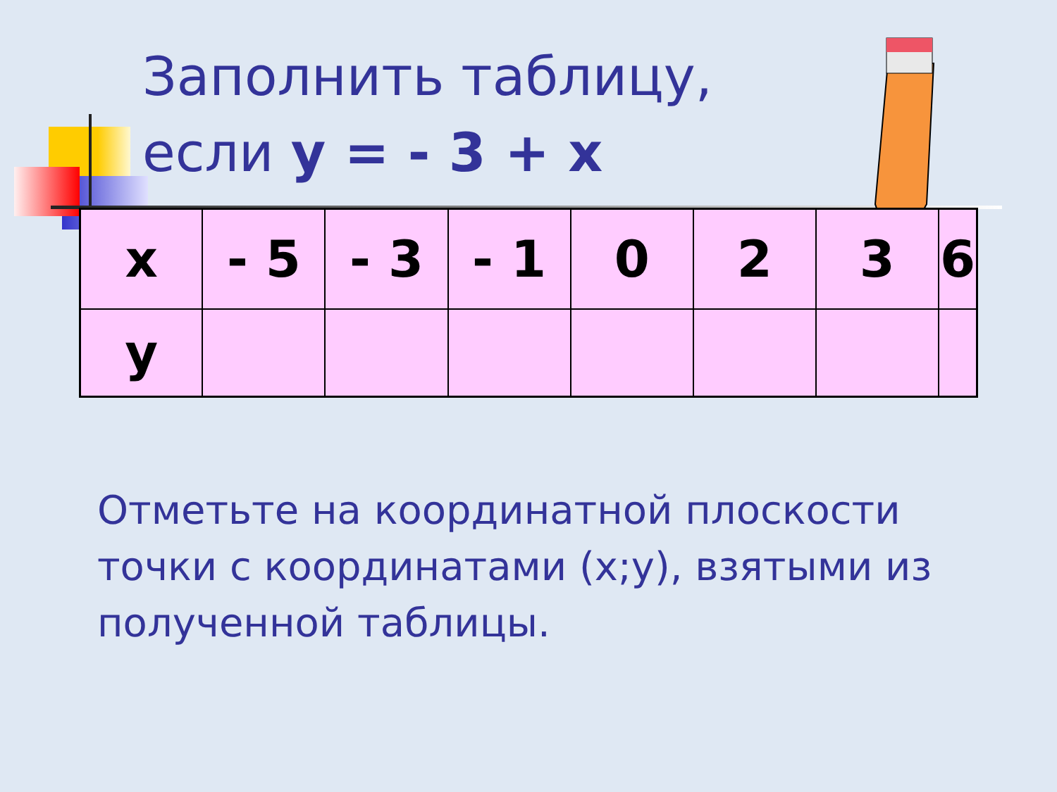Заполнить таблицу,
если y = - 3 + x
| x | - 5 | - 3 | - 1 | 0 | 2 | 3 | 6 |
| y | | | | | | | |
Отметьте на координатной плоскости точки с координатами (x;y), взятыми из полученной таблицы.